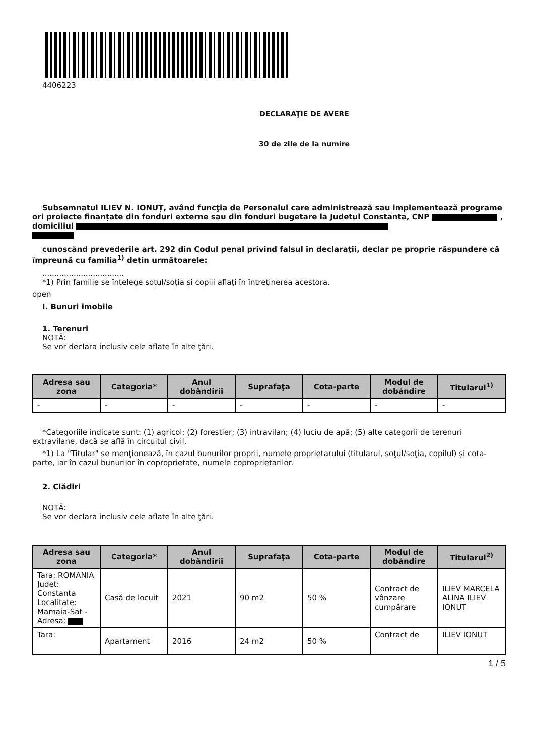4406223
DECLARAŢIE DE AVERE
30 de zile de la numire
Subsemnatul ILIEV N. IONUȚ, având funcţia de Personalul care administrează sau implementează programe ori proiecte finanțate din fonduri externe sau din fonduri bugetare la Judetul Constanta, CNP , domiciliul
cunoscând prevederile art. 292 din Codul penal privind falsul în declaraţii, declar pe proprie răspundere că împreună cu familia<sup>1)</sup> deţin următoarele:
..................................
*1) Prin familie se înţelege soţul/soţia şi copiii aflaţi în întreţinerea acestora.
open
I. Bunuri imobile
1. Terenuri
NOTĂ:
Se vor declara inclusiv cele aflate în alte ţări.
| Adresa sau zona | Categoria* | Anul dobândirii | Suprafaţa | Cota-parte | Modul de dobândire | Titularul<sup>1)</sup> |
| --- | --- | --- | --- | --- | --- | --- |
| - | - | - | - | - | - | - |
*Categoriile indicate sunt: (1) agricol; (2) forestier; (3) intravilan; (4) luciu de apă; (5) alte categorii de terenuri extravilane, dacă se află în circuitul civil.
*1) La "Titular" se menţionează, în cazul bunurilor proprii, numele proprietarului (titularul, soţul/soţia, copilul) și cota-parte, iar în cazul bunurilor în coproprietate, numele coproprietarilor.
2. Clădiri
NOTĂ:
Se vor declara inclusiv cele aflate în alte ţări.
| Adresa sau zona | Categoria* | Anul dobândirii | Suprafaţa | Cota-parte | Modul de dobândire | Titularul<sup>2)</sup> |
| --- | --- | --- | --- | --- | --- | --- |
| Tara: ROMANIA Judet: Constanta Localitate: Mamaia-Sat - Adresa: | Casă de locuit | 2021 | 90 m2 | 50 % | Contract de vânzare cumpărare | ILIEV MARCELA ALINA ILIEV IONUT |
| Tara: | Apartament | 2016 | 24 m2 | 50 % | Contract de | ILIEV IONUT |
1 / 5